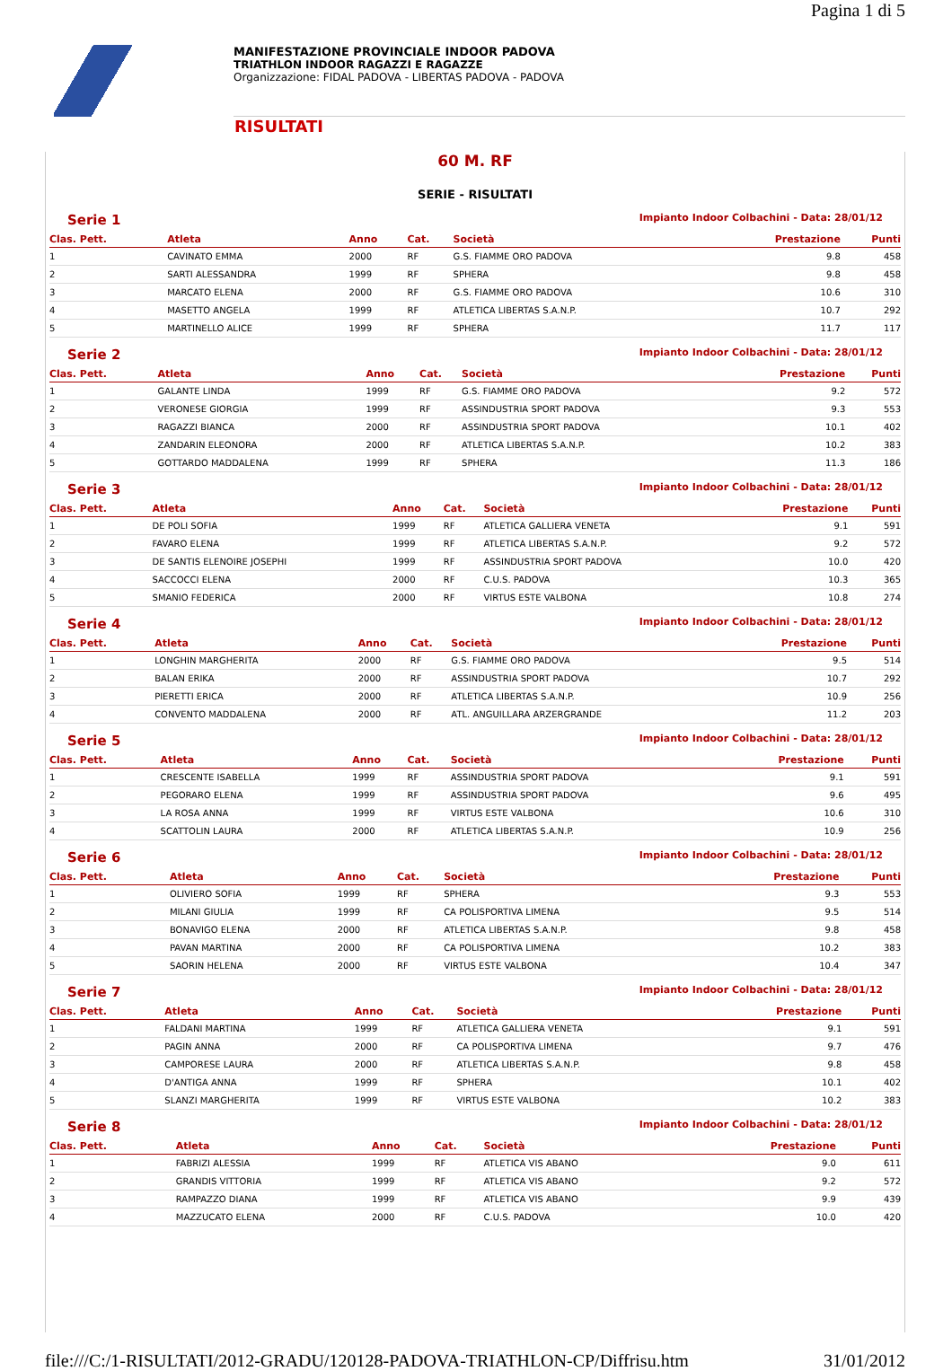Pagina 1 di 5
MANIFESTAZIONE PROVINCIALE INDOOR PADOVA
TRIATHLON INDOOR RAGAZZI E RAGAZZE
Organizzazione: FIDAL PADOVA - LIBERTAS PADOVA - PADOVA
RISULTATI
60 M. RF
SERIE - RISULTATI
Serie 1 Impianto Indoor Colbachini - Data: 28/01/12
| Clas. Pett. | Atleta | Anno | Cat. | Società | Prestazione | Punti |
| --- | --- | --- | --- | --- | --- | --- |
| 1 | CAVINATO EMMA | 2000 | RF | G.S. FIAMME ORO PADOVA | 9.8 | 458 |
| 2 | SARTI ALESSANDRA | 1999 | RF | SPHERA | 9.8 | 458 |
| 3 | MARCATO ELENA | 2000 | RF | G.S. FIAMME ORO PADOVA | 10.6 | 310 |
| 4 | MASETTO ANGELA | 1999 | RF | ATLETICA LIBERTAS S.A.N.P. | 10.7 | 292 |
| 5 | MARTINELLO ALICE | 1999 | RF | SPHERA | 11.7 | 117 |
Serie 2 Impianto Indoor Colbachini - Data: 28/01/12
| Clas. Pett. | Atleta | Anno | Cat. | Società | Prestazione | Punti |
| --- | --- | --- | --- | --- | --- | --- |
| 1 | GALANTE LINDA | 1999 | RF | G.S. FIAMME ORO PADOVA | 9.2 | 572 |
| 2 | VERONESE GIORGIA | 1999 | RF | ASSINDUSTRIA SPORT PADOVA | 9.3 | 553 |
| 3 | RAGAZZI BIANCA | 2000 | RF | ASSINDUSTRIA SPORT PADOVA | 10.1 | 402 |
| 4 | ZANDARIN ELEONORA | 2000 | RF | ATLETICA LIBERTAS S.A.N.P. | 10.2 | 383 |
| 5 | GOTTARDO MADDALENA | 1999 | RF | SPHERA | 11.3 | 186 |
Serie 3 Impianto Indoor Colbachini - Data: 28/01/12
| Clas. Pett. | Atleta | Anno | Cat. | Società | Prestazione | Punti |
| --- | --- | --- | --- | --- | --- | --- |
| 1 | DE POLI SOFIA | 1999 | RF | ATLETICA GALLIERA VENETA | 9.1 | 591 |
| 2 | FAVARO ELENA | 1999 | RF | ATLETICA LIBERTAS S.A.N.P. | 9.2 | 572 |
| 3 | DE SANTIS ELENOIRE JOSEPHI | 1999 | RF | ASSINDUSTRIA SPORT PADOVA | 10.0 | 420 |
| 4 | SACCOCCI ELENA | 2000 | RF | C.U.S. PADOVA | 10.3 | 365 |
| 5 | SMANIO FEDERICA | 2000 | RF | VIRTUS ESTE VALBONA | 10.8 | 274 |
Serie 4 Impianto Indoor Colbachini - Data: 28/01/12
| Clas. Pett. | Atleta | Anno | Cat. | Società | Prestazione | Punti |
| --- | --- | --- | --- | --- | --- | --- |
| 1 | LONGHIN MARGHERITA | 2000 | RF | G.S. FIAMME ORO PADOVA | 9.5 | 514 |
| 2 | BALAN ERIKA | 2000 | RF | ASSINDUSTRIA SPORT PADOVA | 10.7 | 292 |
| 3 | PIERETTI ERICA | 2000 | RF | ATLETICA LIBERTAS S.A.N.P. | 10.9 | 256 |
| 4 | CONVENTO MADDALENA | 2000 | RF | ATL. ANGUILLARA ARZERGRANDE | 11.2 | 203 |
Serie 5 Impianto Indoor Colbachini - Data: 28/01/12
| Clas. Pett. | Atleta | Anno | Cat. | Società | Prestazione | Punti |
| --- | --- | --- | --- | --- | --- | --- |
| 1 | CRESCENTE ISABELLA | 1999 | RF | ASSINDUSTRIA SPORT PADOVA | 9.1 | 591 |
| 2 | PEGORARO ELENA | 1999 | RF | ASSINDUSTRIA SPORT PADOVA | 9.6 | 495 |
| 3 | LA ROSA ANNA | 1999 | RF | VIRTUS ESTE VALBONA | 10.6 | 310 |
| 4 | SCATTOLIN LAURA | 2000 | RF | ATLETICA LIBERTAS S.A.N.P. | 10.9 | 256 |
Serie 6 Impianto Indoor Colbachini - Data: 28/01/12
| Clas. Pett. | Atleta | Anno | Cat. | Società | Prestazione | Punti |
| --- | --- | --- | --- | --- | --- | --- |
| 1 | OLIVIERO SOFIA | 1999 | RF | SPHERA | 9.3 | 553 |
| 2 | MILANI GIULIA | 1999 | RF | CA POLISPORTIVA LIMENA | 9.5 | 514 |
| 3 | BONAVIGO ELENA | 2000 | RF | ATLETICA LIBERTAS S.A.N.P. | 9.8 | 458 |
| 4 | PAVAN MARTINA | 2000 | RF | CA POLISPORTIVA LIMENA | 10.2 | 383 |
| 5 | SAORIN HELENA | 2000 | RF | VIRTUS ESTE VALBONA | 10.4 | 347 |
Serie 7 Impianto Indoor Colbachini - Data: 28/01/12
| Clas. Pett. | Atleta | Anno | Cat. | Società | Prestazione | Punti |
| --- | --- | --- | --- | --- | --- | --- |
| 1 | FALDANI MARTINA | 1999 | RF | ATLETICA GALLIERA VENETA | 9.1 | 591 |
| 2 | PAGIN ANNA | 2000 | RF | CA POLISPORTIVA LIMENA | 9.7 | 476 |
| 3 | CAMPORESE LAURA | 2000 | RF | ATLETICA LIBERTAS S.A.N.P. | 9.8 | 458 |
| 4 | D'ANTIGA ANNA | 1999 | RF | SPHERA | 10.1 | 402 |
| 5 | SLANZI MARGHERITA | 1999 | RF | VIRTUS ESTE VALBONA | 10.2 | 383 |
Serie 8 Impianto Indoor Colbachini - Data: 28/01/12
| Clas. Pett. | Atleta | Anno | Cat. | Società | Prestazione | Punti |
| --- | --- | --- | --- | --- | --- | --- |
| 1 | FABRIZI ALESSIA | 1999 | RF | ATLETICA VIS ABANO | 9.0 | 611 |
| 2 | GRANDIS VITTORIA | 1999 | RF | ATLETICA VIS ABANO | 9.2 | 572 |
| 3 | RAMPAZZO DIANA | 1999 | RF | ATLETICA VIS ABANO | 9.9 | 439 |
| 4 | MAZZUCATO ELENA | 2000 | RF | C.U.S. PADOVA | 10.0 | 420 |
file:///C:/1-RISULTATI/2012-GRADU/120128-PADOVA-TRIATHLON-CP/Diffrisu.htm 31/01/2012